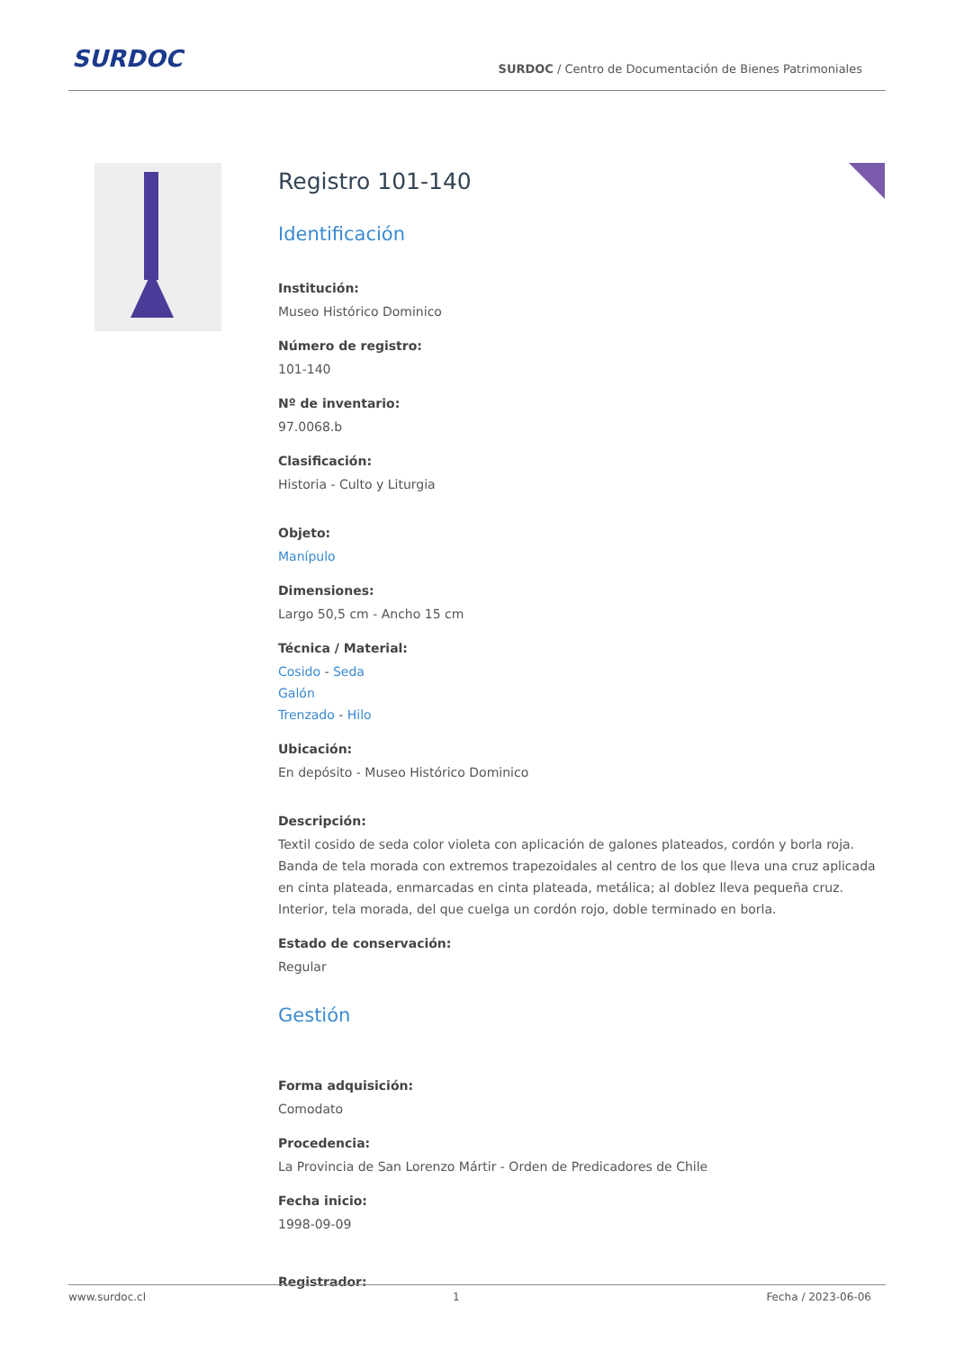SURDOC
SURDOC / Centro de Documentación de Bienes Patrimoniales
Registro 101-140
Identificación
Institución:
Museo Histórico Dominico
Número de registro:
101-140
Nº de inventario:
97.0068.b
Clasificación:
Historia - Culto y Liturgia
Objeto:
Manípulo
Dimensiones:
Largo 50,5 cm - Ancho 15 cm
Técnica / Material:
Cosido - Seda
Galón
Trenzado - Hilo
Ubicación:
En depósito - Museo Histórico Dominico
Descripción:
Textil cosido de seda color violeta con aplicación de galones plateados, cordón y borla roja. Banda de tela morada con extremos trapezoidales al centro de los que lleva una cruz aplicada en cinta plateada, enmarcadas en cinta plateada, metálica; al doblez lleva pequeña cruz. Interior, tela morada, del que cuelga un cordón rojo, doble terminado en borla.
Estado de conservación:
Regular
Gestión
Forma adquisición:
Comodato
Procedencia:
La Provincia de San Lorenzo Mártir - Orden de Predicadores de Chile
Fecha inicio:
1998-09-09
Registrador:
www.surdoc.cl 1 Fecha / 2023-06-06